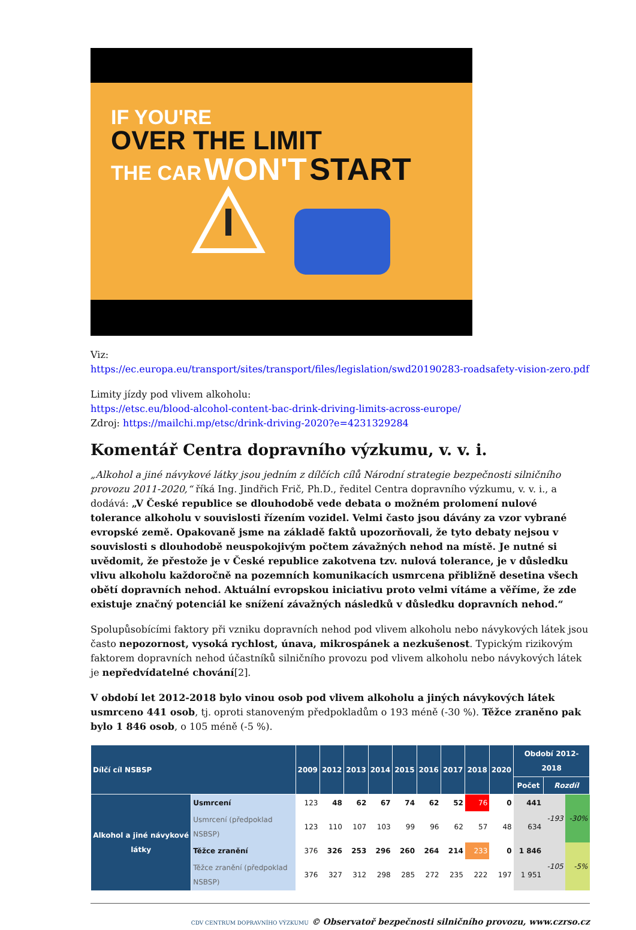IF YOU'RE
OVER THE LIMIT
THE CAR WON'T START
Viz:
https://ec.europa.eu/transport/sites/transport/files/legislation/swd20190283-roadsafety-vision-zero.pdf
Limity jízdy pod vlivem alkoholu:
https://etsc.eu/blood-alcohol-content-bac-drink-driving-limits-across-europe/
Zdroj: https://mailchi.mp/etsc/drink-driving-2020?e=4231329284
Komentář Centra dopravního výzkumu, v. v. i.
„Alkohol a jiné návykové látky jsou jedním z dílčích cílů Národní strategie bezpečnosti silničního provozu 2011-2020,“ říká Ing. Jindřich Frič, Ph.D., ředitel Centra dopravního výzkumu, v. v. i., a dodává: „V České republice se dlouhodobě vede debata o možném prolomení nulové tolerance alkoholu v souvislosti řízením vozidel. Velmi často jsou dávány za vzor vybrané evropské země. Opakovaně jsme na základě faktů upozorňovali, že tyto debaty nejsou v souvislosti s dlouhodobě neuspokojivým počtem závažných nehod na místě. Je nutné si uvědomit, že přestože je v České republice zakotvena tzv. nulová tolerance, je v důsledku vlivu alkoholu každoročně na pozemních komunikacích usmrcena přibližně desetina všech obětí dopravních nehod. Aktuální evropskou iniciativu proto velmi vítáme a věříme, že zde existuje značný potenciál ke snížení závažných následků v důsledku dopravních nehod.“
Spolupůsobícími faktory při vzniku dopravních nehod pod vlivem alkoholu nebo návykových látek jsou často nepozornost, vysoká rychlost, únava, mikrospánek a nezkušenost. Typickým rizikovým faktorem dopravních nehod účastníků silničního provozu pod vlivem alkoholu nebo návykových látek je nepředvídatelné chování[2].
V období let 2012-2018 bylo vinou osob pod vlivem alkoholu a jiných návykových látek usmrceno 441 osob, tj. oproti stanoveným předpokladům o 193 méně (-30 %). Těžce zraněno pak bylo 1 846 osob, o 105 méně (-5 %).
| Dílčí cíl NSBSP | | 2009 | 2012 | 2013 | 2014 | 2015 | 2016 | 2017 | 2018 | 2020 | Období 2012-2018 | | |
| --- | --- | --- | --- | --- | --- | --- | --- | --- | --- | --- | --- | --- | --- |
| | | | | | | | | | | | Počet | Rozdíl | |
| Alkohol a jiné návykové látky | Usmrcení | 123 | 48 | 62 | 67 | 74 | 62 | 52 | 76 | 0 | 441 | -193 | -30% |
| | Usmrcení (předpoklad NSBSP) | 123 | 110 | 107 | 103 | 99 | 96 | 62 | 57 | 48 | 634 | | |
| | Těžce zranění | 376 | 326 | 253 | 296 | 260 | 264 | 214 | 233 | 0 | 1 846 | -105 | -5% |
| | Těžce zranění (předpoklad NSBSP) | 376 | 327 | 312 | 298 | 285 | 272 | 235 | 222 | 197 | 1 951 | | |
CDV CENTRUM DOPRAVNÍHO VÝZKUMU © Observatoř bezpečnosti silničního provozu, www.czrso.cz